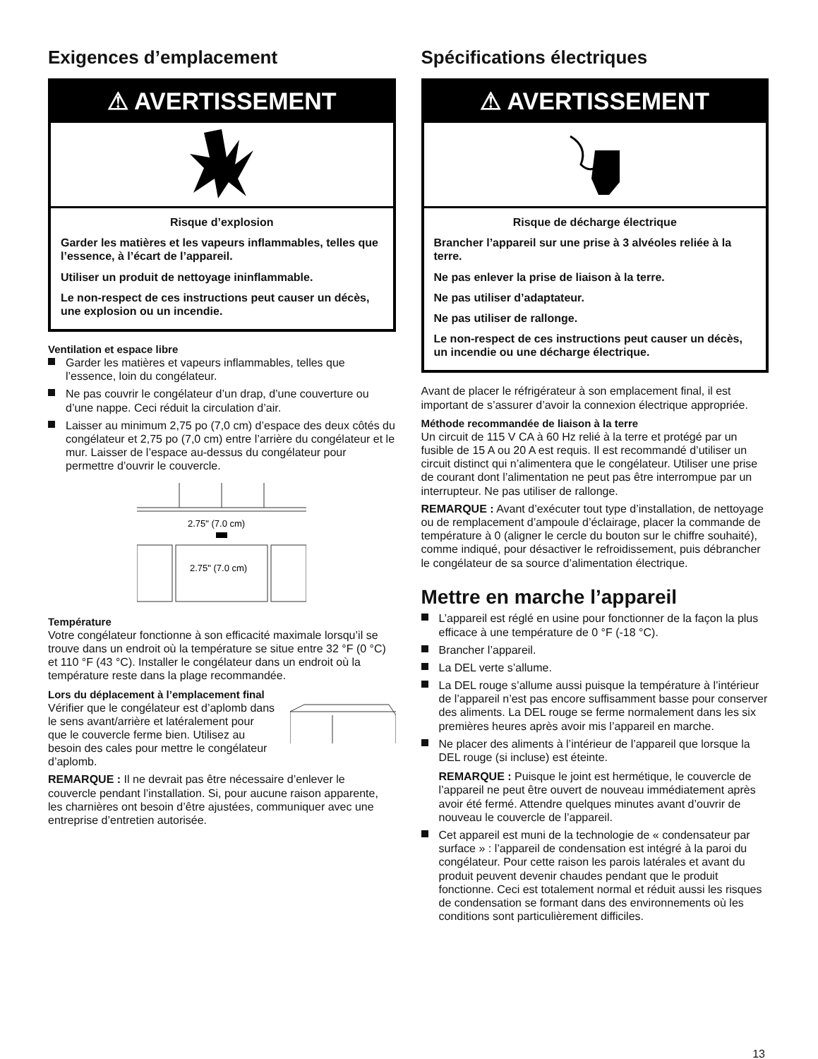Exigences d’emplacement
⚠ AVERTISSEMENT
Risque d’explosion
Garder les matières et les vapeurs inflammables, telles que l’essence, à l’écart de l’appareil.
Utiliser un produit de nettoyage ininflammable.
Le non-respect de ces instructions peut causer un décès, une explosion ou un incendie.
Ventilation et espace libre
Garder les matières et vapeurs inflammables, telles que l’essence, loin du congélateur.
Ne pas couvrir le congélateur d’un drap, d’une couverture ou d’une nappe. Ceci réduit la circulation d’air.
Laisser au minimum 2,75 po (7,0 cm) d’espace des deux côtés du congélateur et 2,75 po (7,0 cm) entre l’arrière du congélateur et le mur. Laisser de l’espace au-dessus du congélateur pour permettre d’ouvrir le couvercle.
2.75" (7.0 cm)
2.75" (7.0 cm)
Température
Votre congélateur fonctionne à son efficacité maximale lorsqu’il se trouve dans un endroit où la température se situe entre 32 °F (0 °C) et 110 °F (43 °C). Installer le congélateur dans un endroit où la température reste dans la plage recommandée.
Lors du déplacement à l’emplacement final
Vérifier que le congélateur est d’aplomb dans le sens avant/arrière et latéralement pour que le couvercle ferme bien. Utilisez au besoin des cales pour mettre le congélateur d’aplomb.
REMARQUE : Il ne devrait pas être nécessaire d’enlever le couvercle pendant l’installation. Si, pour aucune raison apparente, les charnières ont besoin d’être ajustées, communiquer avec une entreprise d’entretien autorisée.
Spécifications électriques
⚠ AVERTISSEMENT
Risque de décharge électrique
Brancher l’appareil sur une prise à 3 alvéoles reliée à la terre.
Ne pas enlever la prise de liaison à la terre.
Ne pas utiliser d’adaptateur.
Ne pas utiliser de rallonge.
Le non-respect de ces instructions peut causer un décès, un incendie ou une décharge électrique.
Avant de placer le réfrigérateur à son emplacement final, il est important de s’assurer d’avoir la connexion électrique appropriée.
Méthode recommandée de liaison à la terre
Un circuit de 115 V CA à 60 Hz relié à la terre et protégé par un fusible de 15 A ou 20 A est requis. Il est recommandé d’utiliser un circuit distinct qui n’alimentera que le congélateur. Utiliser une prise de courant dont l’alimentation ne peut pas être interrompue par un interrupteur. Ne pas utiliser de rallonge.
REMARQUE : Avant d’exécuter tout type d’installation, de nettoyage ou de remplacement d’ampoule d’éclairage, placer la commande de température à 0 (aligner le cercle du bouton sur le chiffre souhaité), comme indiqué, pour désactiver le refroidissement, puis débrancher le congélateur de sa source d’alimentation électrique.
Mettre en marche l’appareil
L’appareil est réglé en usine pour fonctionner de la façon la plus efficace à une température de 0 °F (-18 °C).
Brancher l’appareil.
La DEL verte s’allume.
La DEL rouge s’allume aussi puisque la température à l’intérieur de l’appareil n’est pas encore suffisamment basse pour conserver des aliments. La DEL rouge se ferme normalement dans les six premières heures après avoir mis l’appareil en marche.
Ne placer des aliments à l’intérieur de l’appareil que lorsque la DEL rouge (si incluse) est éteinte.
REMARQUE : Puisque le joint est hermétique, le couvercle de l’appareil ne peut être ouvert de nouveau immédiatement après avoir été fermé. Attendre quelques minutes avant d’ouvrir de nouveau le couvercle de l’appareil.
Cet appareil est muni de la technologie de « condensateur par surface » : l’appareil de condensation est intégré à la paroi du congélateur. Pour cette raison les parois latérales et avant du produit peuvent devenir chaudes pendant que le produit fonctionne. Ceci est totalement normal et réduit aussi les risques de condensation se formant dans des environnements où les conditions sont particulièrement difficiles.
13